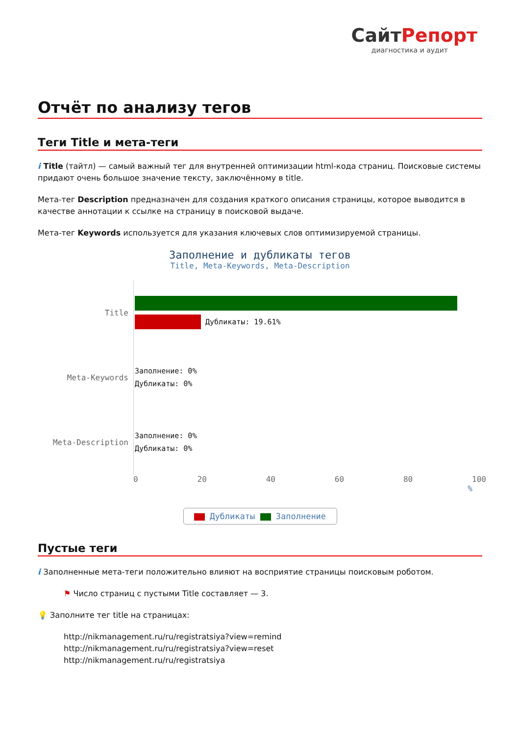СайтРепорт
диагностика и аудит
Отчёт по анализу тегов
Теги Title и мета-теги
i Title (тайтл) — самый важный тег для внутренней оптимизации html-кода страниц. Поисковые системы придают очень большое значение тексту, заключённому в title.
Мета-тег Description предназначен для создания краткого описания страницы, которое выводится в качестве аннотации к ссылке на страницу в поисковой выдаче.
Мета-тег Keywords используется для указания ключевых слов оптимизируемой страницы.
Заполнение и дубликаты тегов
Title, Meta-Keywords, Meta-Description
Title
Дубликаты: 19.61%
Meta-Keywords
Заполнение: 0%
Дубликаты: 0%
Meta-Description
Заполнение: 0%
Дубликаты: 0%
0 20 40 60 80 100
%
Дубликаты Заполнение
Пустые теги
i Заполненные мета-теги положительно влияют на восприятие страницы поисковым роботом.
⚑ Число страниц с пустыми Title составляет — 3.
💡 Заполните тег title на страницах:
http://nikmanagement.ru/ru/registratsiya?view=remind
http://nikmanagement.ru/ru/registratsiya?view=reset
http://nikmanagement.ru/ru/registratsiya